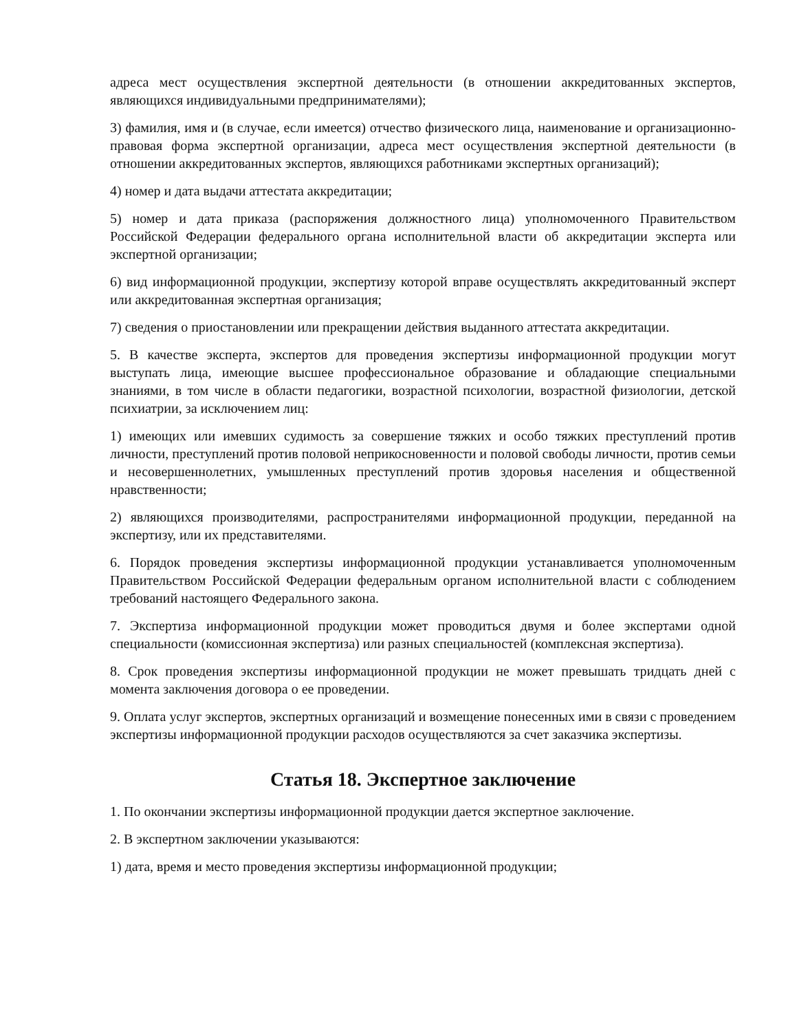адреса мест осуществления экспертной деятельности (в отношении аккредитованных экспертов, являющихся индивидуальными предпринимателями);
3) фамилия, имя и (в случае, если имеется) отчество физического лица, наименование и организационно-правовая форма экспертной организации, адреса мест осуществления экспертной деятельности (в отношении аккредитованных экспертов, являющихся работниками экспертных организаций);
4) номер и дата выдачи аттестата аккредитации;
5) номер и дата приказа (распоряжения должностного лица) уполномоченного Правительством Российской Федерации федерального органа исполнительной власти об аккредитации эксперта или экспертной организации;
6) вид информационной продукции, экспертизу которой вправе осуществлять аккредитованный эксперт или аккредитованная экспертная организация;
7) сведения о приостановлении или прекращении действия выданного аттестата аккредитации.
5. В качестве эксперта, экспертов для проведения экспертизы информационной продукции могут выступать лица, имеющие высшее профессиональное образование и обладающие специальными знаниями, в том числе в области педагогики, возрастной психологии, возрастной физиологии, детской психиатрии, за исключением лиц:
1) имеющих или имевших судимость за совершение тяжких и особо тяжких преступлений против личности, преступлений против половой неприкосновенности и половой свободы личности, против семьи и несовершеннолетних, умышленных преступлений против здоровья населения и общественной нравственности;
2) являющихся производителями, распространителями информационной продукции, переданной на экспертизу, или их представителями.
6. Порядок проведения экспертизы информационной продукции устанавливается уполномоченным Правительством Российской Федерации федеральным органом исполнительной власти с соблюдением требований настоящего Федерального закона.
7. Экспертиза информационной продукции может проводиться двумя и более экспертами одной специальности (комиссионная экспертиза) или разных специальностей (комплексная экспертиза).
8. Срок проведения экспертизы информационной продукции не может превышать тридцать дней с момента заключения договора о ее проведении.
9. Оплата услуг экспертов, экспертных организаций и возмещение понесенных ими в связи с проведением экспертизы информационной продукции расходов осуществляются за счет заказчика экспертизы.
Статья 18. Экспертное заключение
1. По окончании экспертизы информационной продукции дается экспертное заключение.
2. В экспертном заключении указываются:
1) дата, время и место проведения экспертизы информационной продукции;